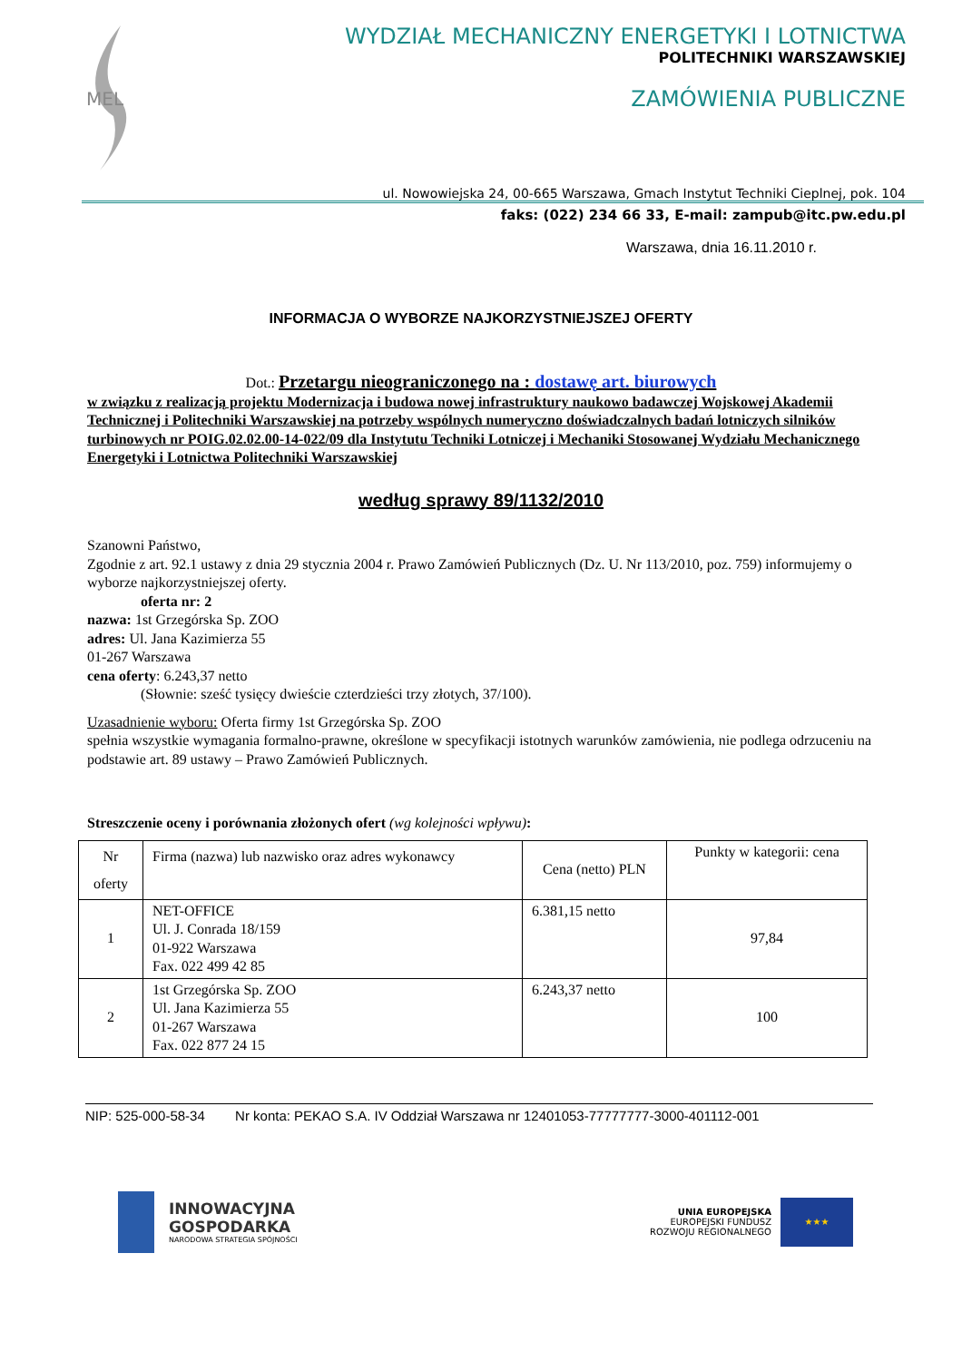MEL
WYDZIAŁ MECHANICZNY ENERGETYKI I LOTNICTWA
POLITECHNIKI WARSZAWSKIEJ
ZAMÓWIENIA PUBLICZNE
ul. Nowowiejska 24, 00-665 Warszawa, Gmach Instytut Techniki Cieplnej, pok. 104
faks: (022) 234 66 33, E-mail: zampub@itc.pw.edu.pl
Warszawa, dnia 16.11.2010 r.
INFORMACJA O WYBORZE NAJKORZYSTNIEJSZEJ OFERTY
Dot.: Przetargu nieograniczonego na : dostawę art. biurowych
w związku z realizacją projektu Modernizacja i budowa nowej infrastruktury naukowo badawczej Wojskowej Akademii Technicznej i Politechniki Warszawskiej na potrzeby wspólnych numeryczno doświadczalnych badań lotniczych silników turbinowych nr POIG.02.02.00-14-022/09 dla Instytutu Techniki Lotniczej i Mechaniki Stosowanej Wydziału Mechanicznego Energetyki i Lotnictwa Politechniki Warszawskiej
według sprawy 89/1132/2010
Szanowni Państwo,
Zgodnie z art. 92.1 ustawy z dnia 29 stycznia 2004 r. Prawo Zamówień Publicznych (Dz. U. Nr 113/2010, poz. 759) informujemy o wyborze najkorzystniejszej oferty.
oferta nr: 2
nazwa: 1st Grzegórska Sp. ZOO
adres: Ul. Jana Kazimierza 55
01-267 Warszawa
cena oferty: 6.243,37 netto
(Słownie: sześć tysięcy dwieście czterdzieści trzy złotych, 37/100).
Uzasadnienie wyboru: Oferta firmy 1st Grzegórska Sp. ZOO
spełnia wszystkie wymagania formalno-prawne, określone w specyfikacji istotnych warunków zamówienia, nie podlega odrzuceniu na podstawie art. 89 ustawy – Prawo Zamówień Publicznych.
Streszczenie oceny i porównania złożonych ofert (wg kolejności wpływu):
| Nr oferty | Firma (nazwa) lub nazwisko oraz adres wykonawcy | Cena (netto) PLN | Punkty w kategorii: cena |
| --- | --- | --- | --- |
| 1 | NET-OFFICE Ul. J. Conrada 18/159 01-922 Warszawa Fax. 022 499 42 85 | 6.381,15 netto | 97,84 |
| 2 | 1st Grzegórska Sp. ZOO Ul. Jana Kazimierza 55 01-267 Warszawa Fax. 022 877 24 15 | 6.243,37 netto | 100 |
NIP: 525-000-58-34 Nr konta: PEKAO S.A. IV Oddział Warszawa nr 12401053-77777777-3000-401112-001
INNOWACYJNA
GOSPODARKA
NARODOWA STRATEGIA SPÓJNOŚCI
UNIA EUROPEJSKA
EUROPEJSKI FUNDUSZ
ROZWOJU REGIONALNEGO
★★★